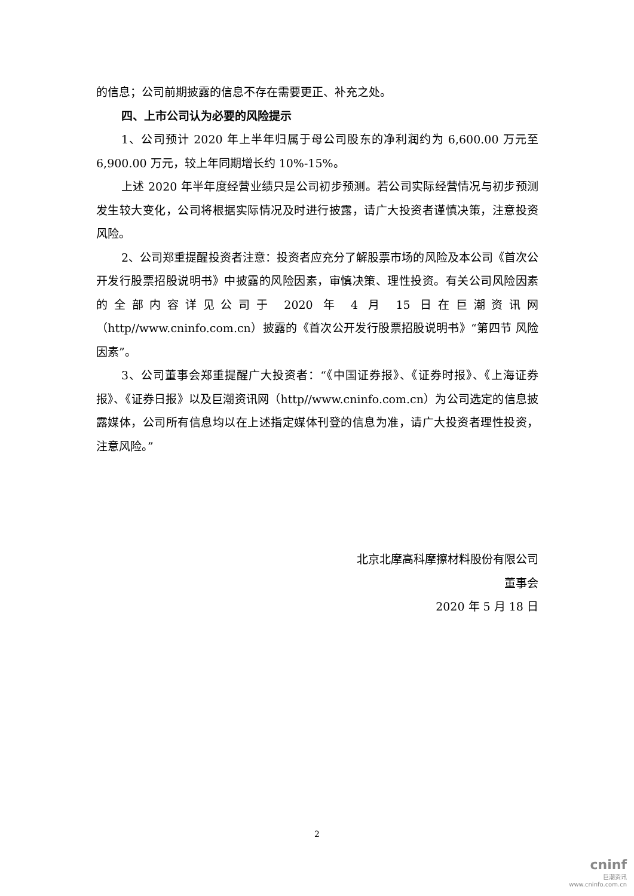的信息；公司前期披露的信息不存在需要更正、补充之处。
四、上市公司认为必要的风险提示
1、公司预计 2020 年上半年归属于母公司股东的净利润约为 6,600.00 万元至 6,900.00 万元，较上年同期增长约 10%-15%。
上述 2020 年半年度经营业绩只是公司初步预测。若公司实际经营情况与初步预测发生较大变化，公司将根据实际情况及时进行披露，请广大投资者谨慎决策，注意投资风险。
2、公司郑重提醒投资者注意：投资者应充分了解股票市场的风险及本公司《首次公开发行股票招股说明书》中披露的风险因素，审慎决策、理性投资。有关公司风险因素的全部内容详见公司于 2020 年 4 月 15 日在巨潮资讯网（http//www.cninfo.com.cn）披露的《首次公开发行股票招股说明书》“第四节 风险因素”。
3、公司董事会郑重提醒广大投资者：“《中国证券报》、《证券时报》、《上海证券报》、《证券日报》以及巨潮资讯网（http//www.cninfo.com.cn）为公司选定的信息披露媒体，公司所有信息均以在上述指定媒体刊登的信息为准，请广大投资者理性投资，注意风险。”
北京北摩高科摩擦材料股份有限公司
董事会
2020 年 5 月 18 日
2
cninf
巨潮资讯
www.cninfo.com.cn